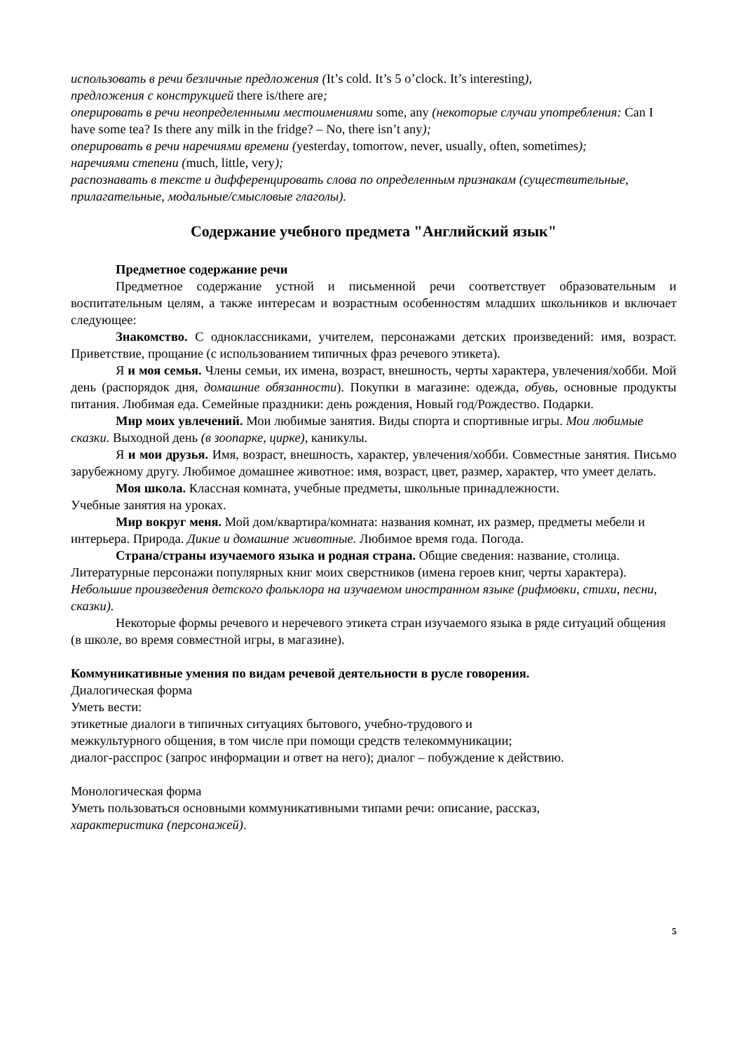использовать в речи безличные предложения (It’s cold. It’s 5 o’clock. It’s interesting),
предложения с конструкцией there is/there are;
оперировать в речи неопределенными местоимениями some, any (некоторые случаи употребления: Can I have some tea? Is there any milk in the fridge? – No, there isn’t any);
оперировать в речи наречиями времени (yesterday, tomorrow, never, usually, often, sometimes);
наречиями степени (much, little, very);
распознавать в тексте и дифференцировать слова по определенным признакам (существительные, прилагательные, модальные/смысловые глаголы).
Содержание учебного предмета "Английский язык"
Предметное содержание речи
Предметное содержание устной и письменной речи соответствует образовательным и воспитательным целям, а также интересам и возрастным особенностям младших школьников и включает следующее:
Знакомство. С одноклассниками, учителем, персонажами детских произведений: имя, возраст. Приветствие, прощание (с использованием типичных фраз речевого этикета).
Я и моя семья. Члены семьи, их имена, возраст, внешность, черты характера, увлечения/хобби. Мой день (распорядок дня, домашние обязанности). Покупки в магазине: одежда, обувь, основные продукты питания. Любимая еда. Семейные праздники: день рождения, Новый год/Рождество. Подарки.
Мир моих увлечений. Мои любимые занятия. Виды спорта и спортивные игры. Мои любимые сказки. Выходной день (в зоопарке, цирке), каникулы.
Я и мои друзья. Имя, возраст, внешность, характер, увлечения/хобби. Совместные занятия. Письмо зарубежному другу. Любимое домашнее животное: имя, возраст, цвет, размер, характер, что умеет делать.
Моя школа. Классная комната, учебные предметы, школьные принадлежности.
Учебные занятия на уроках.
Мир вокруг меня. Мой дом/квартира/комната: названия комнат, их размер, предметы мебели и интерьера. Природа. Дикие и домашние животные. Любимое время года. Погода.
Страна/страны изучаемого языка и родная страна. Общие сведения: название, столица. Литературные персонажи популярных книг моих сверстников (имена героев книг, черты характера). Небольшие произведения детского фольклора на изучаемом иностранном языке (рифмовки, стихи, песни, сказки).
Некоторые формы речевого и неречевого этикета стран изучаемого языка в ряде ситуаций общения (в школе, во время совместной игры, в магазине).
Коммуникативные умения по видам речевой деятельности в русле говорения.
Диалогическая форма
Уметь вести:
этикетные диалоги в типичных ситуациях бытового, учебно-трудового и
межкультурного общения, в том числе при помощи средств телекоммуникации;
диалог-расспрос (запрос информации и ответ на него); диалог – побуждение к действию.
Монологическая форма
Уметь пользоваться основными коммуникативными типами речи: описание, рассказ,
характеристика (персонажей).
5